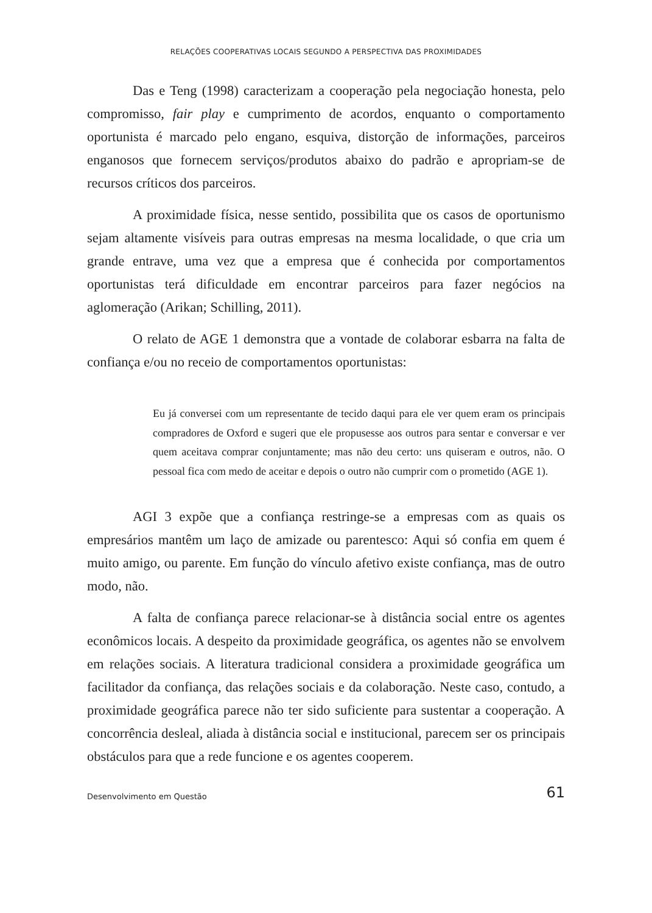RELAÇÕES COOPERATIVAS LOCAIS SEGUNDO A PERSPECTIVA DAS PROXIMIDADES
Das e Teng (1998) caracterizam a cooperação pela negociação honesta, pelo compromisso, fair play e cumprimento de acordos, enquanto o comportamento oportunista é marcado pelo engano, esquiva, distorção de informações, parceiros enganosos que fornecem serviços/produtos abaixo do padrão e apropriam-se de recursos críticos dos parceiros.
A proximidade física, nesse sentido, possibilita que os casos de oportunismo sejam altamente visíveis para outras empresas na mesma localidade, o que cria um grande entrave, uma vez que a empresa que é conhecida por comportamentos oportunistas terá dificuldade em encontrar parceiros para fazer negócios na aglomeração (Arikan; Schilling, 2011).
O relato de AGE 1 demonstra que a vontade de colaborar esbarra na falta de confiança e/ou no receio de comportamentos oportunistas:
Eu já conversei com um representante de tecido daqui para ele ver quem eram os principais compradores de Oxford e sugeri que ele propusesse aos outros para sentar e conversar e ver quem aceitava comprar conjuntamente; mas não deu certo: uns quiseram e outros, não. O pessoal fica com medo de aceitar e depois o outro não cumprir com o prometido (AGE 1).
AGI 3 expõe que a confiança restringe-se a empresas com as quais os empresários mantêm um laço de amizade ou parentesco: Aqui só confia em quem é muito amigo, ou parente. Em função do vínculo afetivo existe confiança, mas de outro modo, não.
A falta de confiança parece relacionar-se à distância social entre os agentes econômicos locais. A despeito da proximidade geográfica, os agentes não se envolvem em relações sociais. A literatura tradicional considera a proximidade geográfica um facilitador da confiança, das relações sociais e da colaboração. Neste caso, contudo, a proximidade geográfica parece não ter sido suficiente para sustentar a cooperação. A concorrência desleal, aliada à distância social e institucional, parecem ser os principais obstáculos para que a rede funcione e os agentes cooperem.
Desenvolvimento em Questão 61